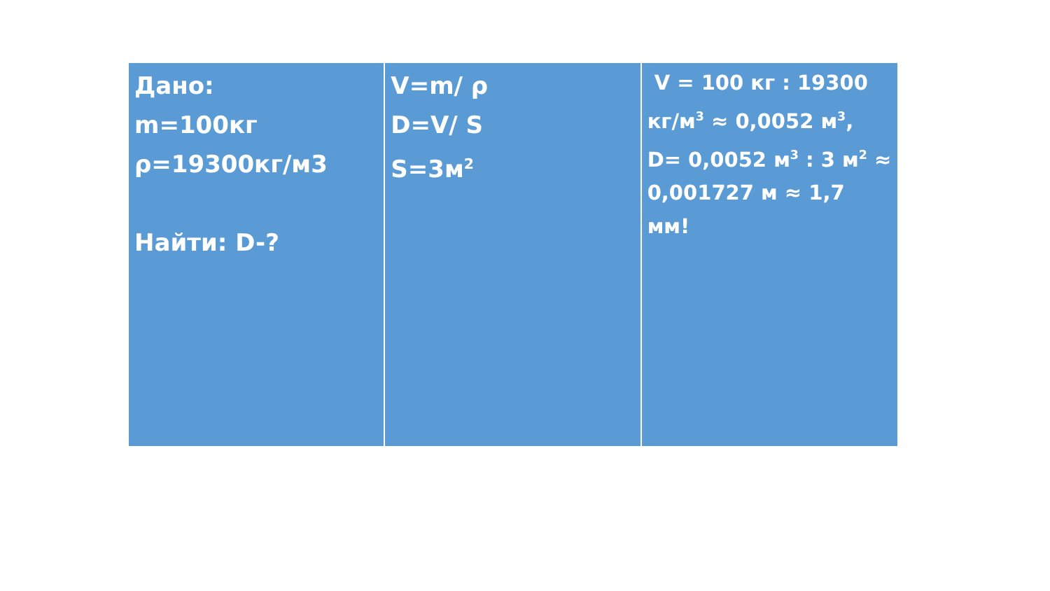Дано:
m=100кг
ρ=19300кг/м3
Найти: D-?
V=m/ ρ
D=V/ S
S=3м<sup>2</sup>
V = 100 кг : 19300 кг/м<sup>3</sup> ≈ 0,0052 м<sup>3</sup>, D= 0,0052 м<sup>3</sup> : 3 м<sup>2</sup> ≈ 0,001727 м ≈ 1,7 мм!